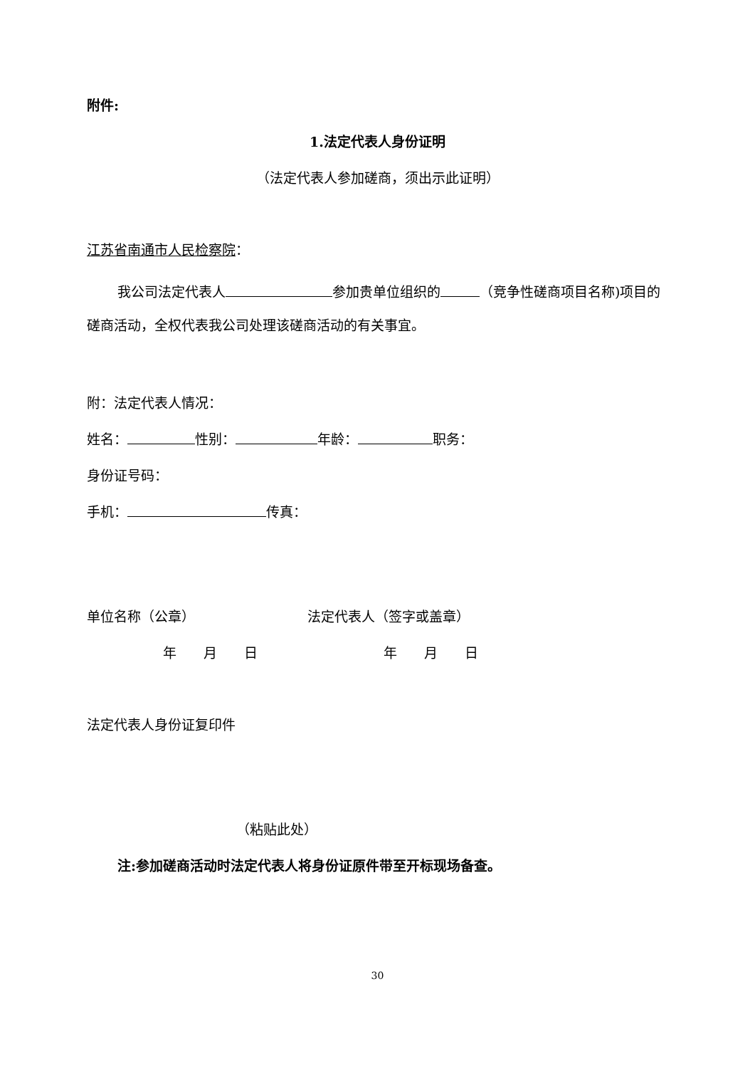附件:
1.法定代表人身份证明
（法定代表人参加磋商，须出示此证明）
江苏省南通市人民检察院：
我公司法定代表人 参加贵单位组织的 （竞争性磋商项目名称)项目的磋商活动，全权代表我公司处理该磋商活动的有关事宜。
附：法定代表人情况：
姓名： 性别： 年龄： 职务：
身份证号码：
手机： 传真：
单位名称（公章） 法定代表人（签字或盖章）
年　　月　　日 年　　月　　日
法定代表人身份证复印件
（粘贴此处）
注:参加磋商活动时法定代表人将身份证原件带至开标现场备查。
30